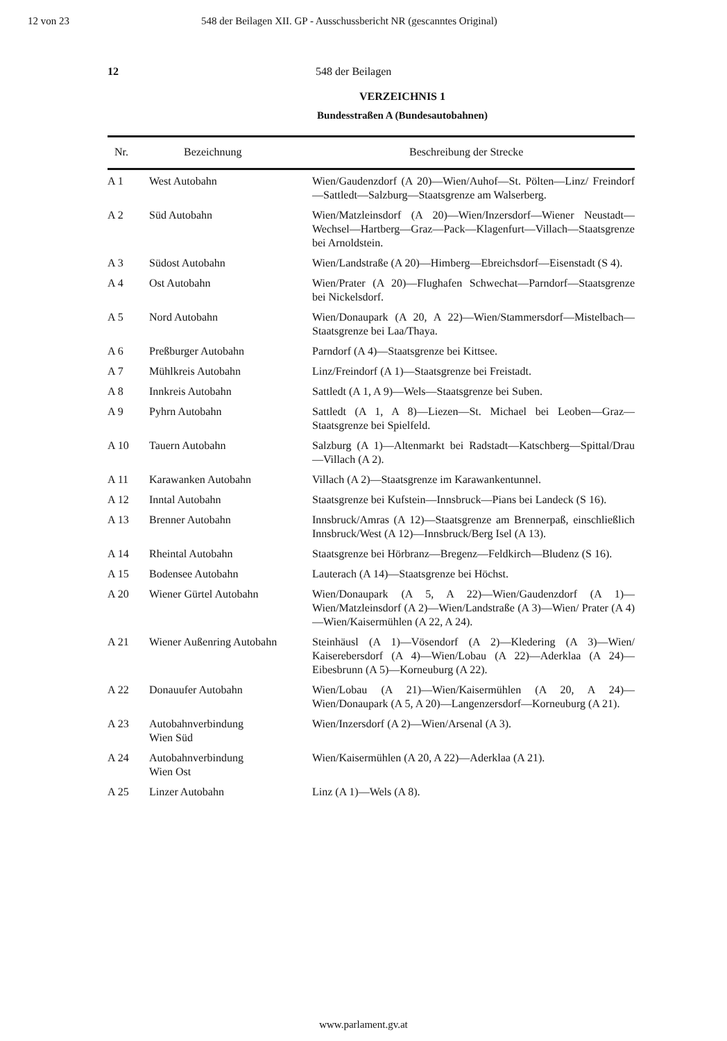12 von 23 548 der Beilagen XII. GP - Ausschussbericht NR (gescanntes Original)
12 548 der Beilagen
VERZEICHNIS 1
Bundesstraßen A (Bundesautobahnen)
| Nr. | Bezeichnung | Beschreibung der Strecke |
| --- | --- | --- |
| A 1 | West Autobahn | Wien/Gaudenzdorf (A 20)—Wien/Auhof—St. Pölten—Linz/ Freindorf—Sattledt—Salzburg—Staatsgrenze am Walserberg. |
| A 2 | Süd Autobahn | Wien/Matzleinsdorf (A 20)—Wien/Inzersdorf—Wiener Neustadt—Wechsel—Hartberg—Graz—Pack—Klagenfurt—Villach—Staatsgrenze bei Arnoldstein. |
| A 3 | Südost Autobahn | Wien/Landstraße (A 20)—Himberg—Ebreichsdorf—Eisenstadt (S 4). |
| A 4 | Ost Autobahn | Wien/Prater (A 20)—Flughafen Schwechat—Parndorf—Staatsgrenze bei Nickelsdorf. |
| A 5 | Nord Autobahn | Wien/Donaupark (A 20, A 22)—Wien/Stammersdorf—Mistelbach—Staatsgrenze bei Laa/Thaya. |
| A 6 | Preßburger Autobahn | Parndorf (A 4)—Staatsgrenze bei Kittsee. |
| A 7 | Mühlkreis Autobahn | Linz/Freindorf (A 1)—Staatsgrenze bei Freistadt. |
| A 8 | Innkreis Autobahn | Sattledt (A 1, A 9)—Wels—Staatsgrenze bei Suben. |
| A 9 | Pyhrn Autobahn | Sattledt (A 1, A 8)—Liezen—St. Michael bei Leoben—Graz—Staatsgrenze bei Spielfeld. |
| A 10 | Tauern Autobahn | Salzburg (A 1)—Altenmarkt bei Radstadt—Katschberg—Spittal/Drau—Villach (A 2). |
| A 11 | Karawanken Autobahn | Villach (A 2)—Staatsgrenze im Karawankentunnel. |
| A 12 | Inntal Autobahn | Staatsgrenze bei Kufstein—Innsbruck—Pians bei Landeck (S 16). |
| A 13 | Brenner Autobahn | Innsbruck/Amras (A 12)—Staatsgrenze am Brennerpaß, einschließlich Innsbruck/West (A 12)—Innsbruck/Berg Isel (A 13). |
| A 14 | Rheintal Autobahn | Staatsgrenze bei Hörbranz—Bregenz—Feldkirch—Bludenz (S 16). |
| A 15 | Bodensee Autobahn | Lauterach (A 14)—Staatsgrenze bei Höchst. |
| A 20 | Wiener Gürtel Autobahn | Wien/Donaupark (A 5, A 22)—Wien/Gaudenzdorf (A 1)—Wien/Matzleinsdorf (A 2)—Wien/Landstraße (A 3)—Wien/ Prater (A 4)—Wien/Kaisermühlen (A 22, A 24). |
| A 21 | Wiener Außenring Autobahn | Steinhäusl (A 1)—Vösendorf (A 2)—Kledering (A 3)—Wien/ Kaiserebersdorf (A 4)—Wien/Lobau (A 22)—Aderklaa (A 24)—Eibesbrunn (A 5)—Korneuburg (A 22). |
| A 22 | Donauufer Autobahn | Wien/Lobau (A 21)—Wien/Kaisermühlen (A 20, A 24)—Wien/Donaupark (A 5, A 20)—Langenzersdorf—Korneuburg (A 21). |
| A 23 | Autobahnverbindung Wien Süd | Wien/Inzersdorf (A 2)—Wien/Arsenal (A 3). |
| A 24 | Autobahnverbindung Wien Ost | Wien/Kaisermühlen (A 20, A 22)—Aderklaa (A 21). |
| A 25 | Linzer Autobahn | Linz (A 1)—Wels (A 8). |
www.parlament.gv.at